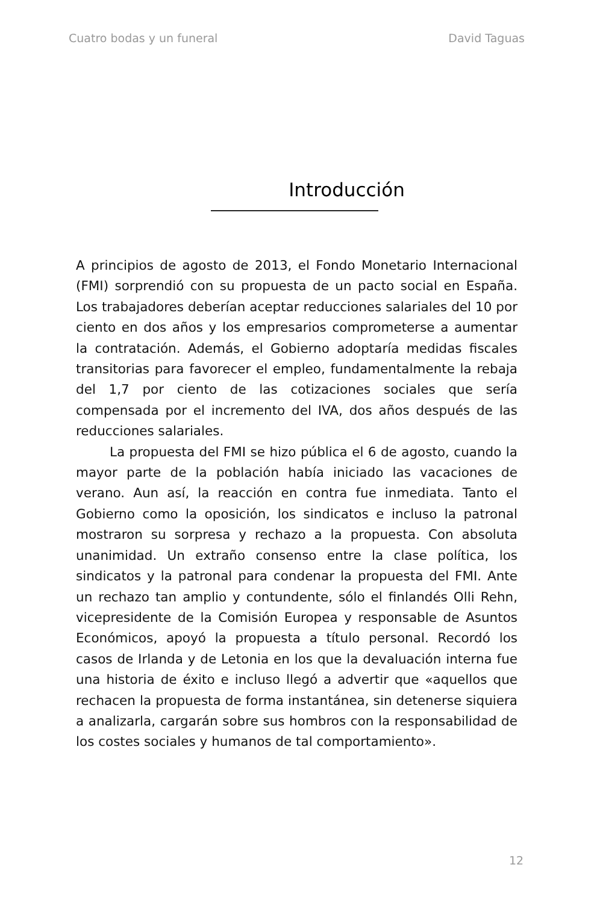Cuatro bodas y un funeral David Taguas
Introducción
A principios de agosto de 2013, el Fondo Monetario Internacional (FMI) sorprendió con su propuesta de un pacto social en España. Los trabajadores deberían aceptar reducciones salariales del 10 por ciento en dos años y los empresarios comprometerse a aumentar la contratación. Además, el Gobierno adoptaría medidas fiscales transitorias para favorecer el empleo, fundamentalmente la rebaja del 1,7 por ciento de las cotizaciones sociales que sería compensada por el incremento del IVA, dos años después de las reducciones salariales.
La propuesta del FMI se hizo pública el 6 de agosto, cuando la mayor parte de la población había iniciado las vacaciones de verano. Aun así, la reacción en contra fue inmediata. Tanto el Gobierno como la oposición, los sindicatos e incluso la patronal mostraron su sorpresa y rechazo a la propuesta. Con absoluta unanimidad. Un extraño consenso entre la clase política, los sindicatos y la patronal para condenar la propuesta del FMI. Ante un rechazo tan amplio y contundente, sólo el finlandés Olli Rehn, vicepresidente de la Comisión Europea y responsable de Asuntos Económicos, apoyó la propuesta a título personal. Recordó los casos de Irlanda y de Letonia en los que la devaluación interna fue una historia de éxito e incluso llegó a advertir que «aquellos que rechacen la propuesta de forma instantánea, sin detenerse siquiera a analizarla, cargarán sobre sus hombros con la responsabilidad de los costes sociales y humanos de tal comportamiento».
12